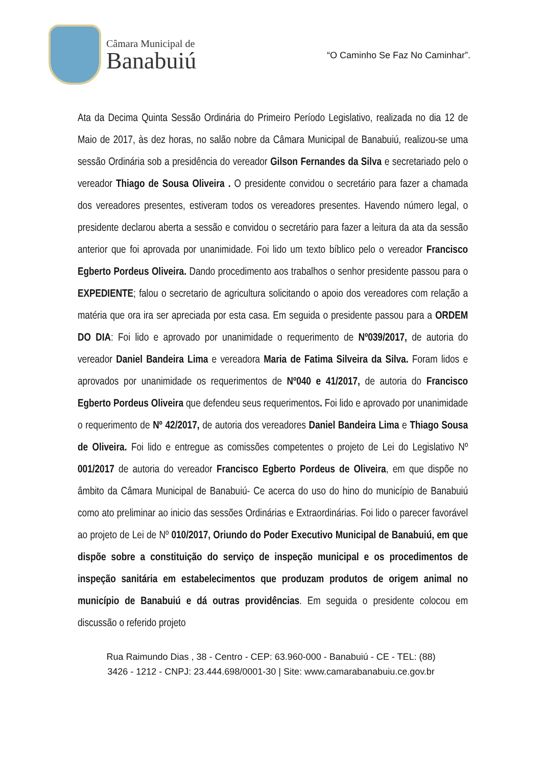Câmara Municipal de
Banabuiú
“O Caminho Se Faz No Caminhar”.
Ata da Decima Quinta Sessão Ordinária do Primeiro Período Legislativo, realizada no dia 12 de Maio de 2017, às dez horas, no salão nobre da Câmara Municipal de Banabuiú, realizou-se uma sessão Ordinária sob a presidência do vereador Gilson Fernandes da Silva e secretariado pelo o vereador Thiago de Sousa Oliveira . O presidente convidou o secretário para fazer a chamada dos vereadores presentes, estiveram todos os vereadores presentes. Havendo número legal, o presidente declarou aberta a sessão e convidou o secretário para fazer a leitura da ata da sessão anterior que foi aprovada por unanimidade. Foi lido um texto bíblico pelo o vereador Francisco Egberto Pordeus Oliveira. Dando procedimento aos trabalhos o senhor presidente passou para o EXPEDIENTE; falou o secretario de agricultura solicitando o apoio dos vereadores com relação a matéria que ora ira ser apreciada por esta casa. Em seguida o presidente passou para a ORDEM DO DIA: Foi lido e aprovado por unanimidade o requerimento de Nº039/2017, de autoria do vereador Daniel Bandeira Lima e vereadora Maria de Fatima Silveira da Silva. Foram lidos e aprovados por unanimidade os requerimentos de Nº040 e 41/2017, de autoria do Francisco Egberto Pordeus Oliveira que defendeu seus requerimentos. Foi lido e aprovado por unanimidade o requerimento de Nº 42/2017, de autoria dos vereadores Daniel Bandeira Lima e Thiago Sousa de Oliveira. Foi lido e entregue as comissões competentes o projeto de Lei do Legislativo Nº 001/2017 de autoria do vereador Francisco Egberto Pordeus de Oliveira, em que dispõe no âmbito da Câmara Municipal de Banabuiú- Ce acerca do uso do hino do município de Banabuiú como ato preliminar ao inicio das sessões Ordinárias e Extraordinárias. Foi lido o parecer favorável ao projeto de Lei de Nº 010/2017, Oriundo do Poder Executivo Municipal de Banabuiú, em que dispõe sobre a constituição do serviço de inspeção municipal e os procedimentos de inspeção sanitária em estabelecimentos que produzam produtos de origem animal no município de Banabuiú e dá outras providências. Em seguida o presidente colocou em discussão o referido projeto
Rua Raimundo Dias , 38 - Centro - CEP: 63.960-000 - Banabuiú - CE - TEL: (88)
3426 - 1212 - CNPJ: 23.444.698/0001-30 | Site: www.camarabanabuiu.ce.gov.br